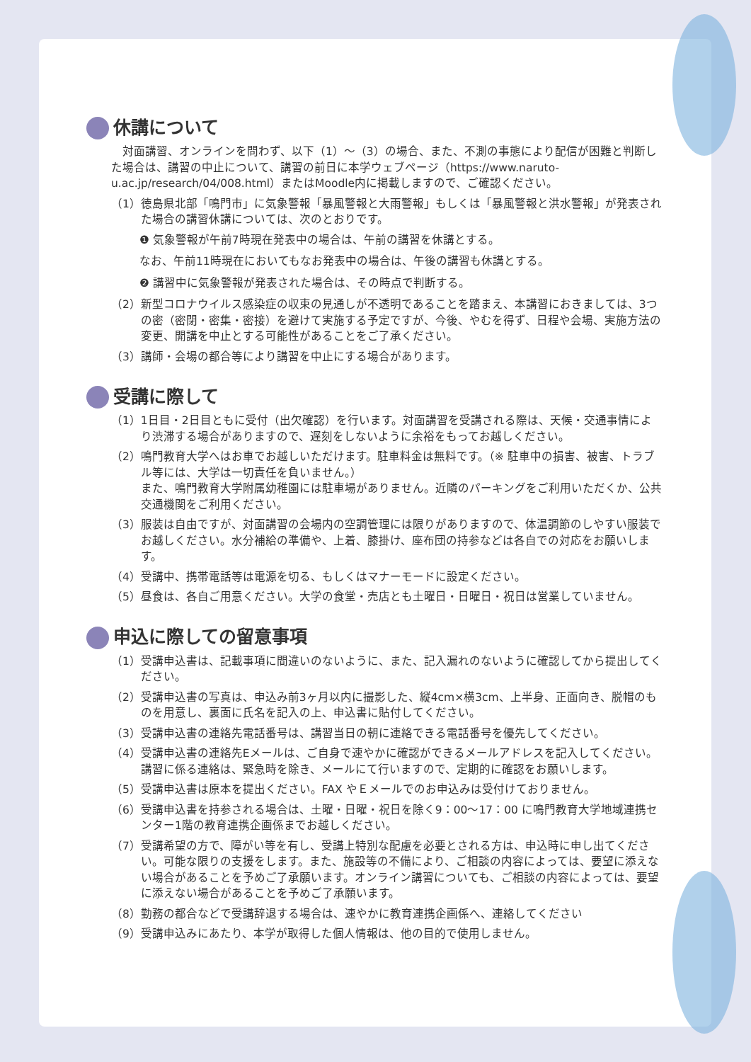休講について
　対面講習、オンラインを問わず、以下（1）～（3）の場合、また、不測の事態により配信が困難と判断した場合は、講習の中止について、講習の前日に本学ウェブページ（https://www.naruto-u.ac.jp/research/04/008.html）またはMoodle内に掲載しますので、ご確認ください。
（1）徳島県北部「鳴門市」に気象警報「暴風警報と大雨警報」もしくは「暴風警報と洪水警報」が発表された場合の講習休講については、次のとおりです。
❶ 気象警報が午前7時現在発表中の場合は、午前の講習を休講とする。
なお、午前11時現在においてもなお発表中の場合は、午後の講習も休講とする。
❷ 講習中に気象警報が発表された場合は、その時点で判断する。
（2）新型コロナウイルス感染症の収束の見通しが不透明であることを踏まえ、本講習におきましては、3つの密（密閉・密集・密接）を避けて実施する予定ですが、今後、やむを得ず、日程や会場、実施方法の変更、開講を中止とする可能性があることをご了承ください。
（3）講師・会場の都合等により講習を中止にする場合があります。
受講に際して
（1）1日目・2日目ともに受付（出欠確認）を行います。対面講習を受講される際は、天候・交通事情により渋滞する場合がありますので、遅刻をしないように余裕をもってお越しください。
（2）鳴門教育大学へはお車でお越しいただけます。駐車料金は無料です。（※ 駐車中の損害、被害、トラブル等には、大学は一切責任を負いません。）
また、鳴門教育大学附属幼稚園には駐車場がありません。近隣のパーキングをご利用いただくか、公共交通機関をご利用ください。
（3）服装は自由ですが、対面講習の会場内の空調管理には限りがありますので、体温調節のしやすい服装でお越しください。水分補給の準備や、上着、膝掛け、座布団の持参などは各自での対応をお願いします。
（4）受講中、携帯電話等は電源を切る、もしくはマナーモードに設定ください。
（5）昼食は、各自ご用意ください。大学の食堂・売店とも土曜日・日曜日・祝日は営業していません。
申込に際しての留意事項
（1）受講申込書は、記載事項に間違いのないように、また、記入漏れのないように確認してから提出してください。
（2）受講申込書の写真は、申込み前3ヶ月以内に撮影した、縦4cm×横3cm、上半身、正面向き、脱帽のものを用意し、裏面に氏名を記入の上、申込書に貼付してください。
（3）受講申込書の連絡先電話番号は、講習当日の朝に連絡できる電話番号を優先してください。
（4）受講申込書の連絡先Eメールは、ご自身で速やかに確認ができるメールアドレスを記入してください。講習に係る連絡は、緊急時を除き、メールにて行いますので、定期的に確認をお願いします。
（5）受講申込書は原本を提出ください。FAX やＥメールでのお申込みは受付けておりません。
（6）受講申込書を持参される場合は、土曜・日曜・祝日を除く9：00～17：00 に鳴門教育大学地域連携センター1階の教育連携企画係までお越しください。
（7）受講希望の方で、障がい等を有し、受講上特別な配慮を必要とされる方は、申込時に申し出てください。可能な限りの支援をします。また、施設等の不備により、ご相談の内容によっては、要望に添えない場合があることを予めご了承願います。オンライン講習についても、ご相談の内容によっては、要望に添えない場合があることを予めご了承願います。
（8）勤務の都合などで受講辞退する場合は、速やかに教育連携企画係へ、連絡してください
（9）受講申込みにあたり、本学が取得した個人情報は、他の目的で使用しません。